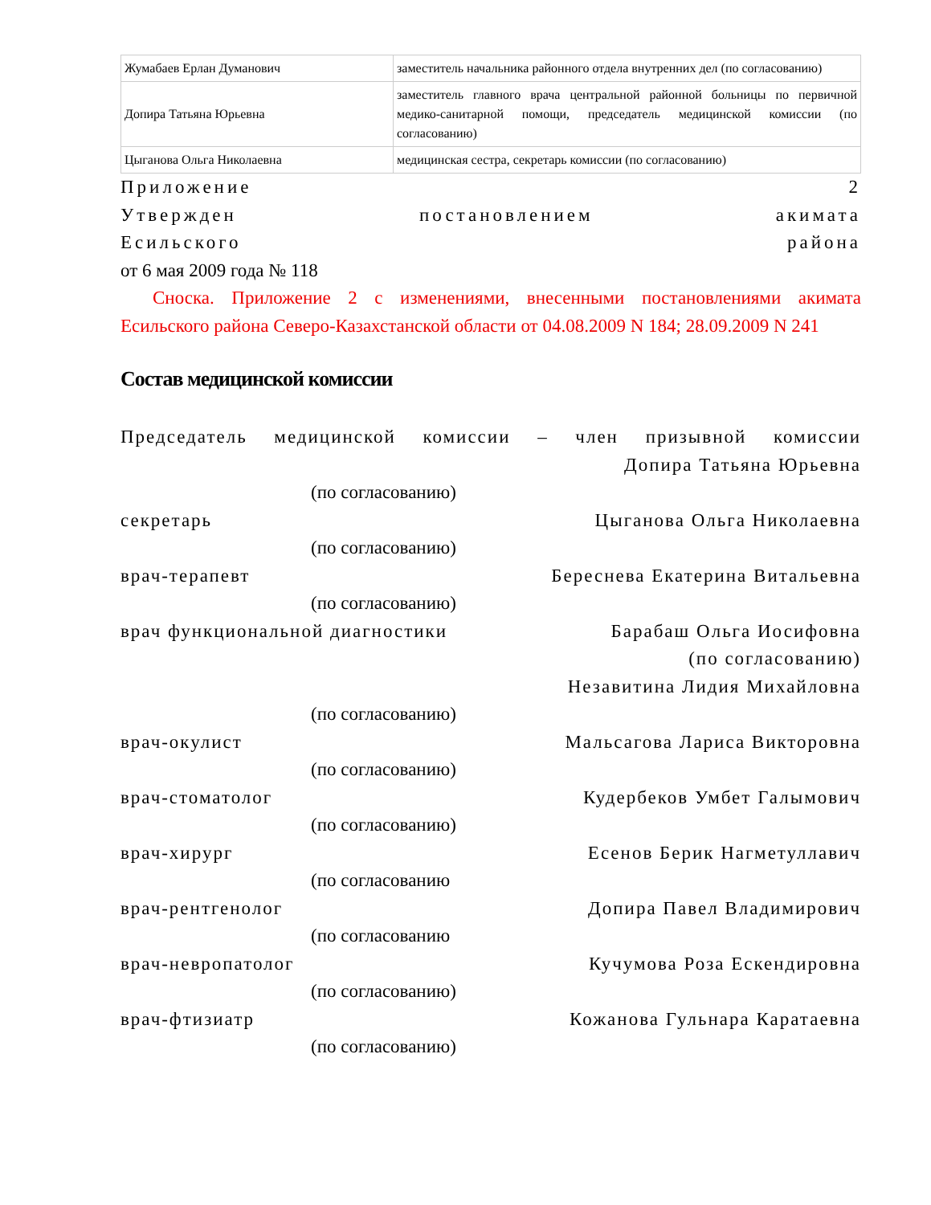| Жумабаев Ерлан Думанович | заместитель начальника районного отдела внутренних дел (по согласованию) |
| Допира Татьяна Юрьевна | заместитель главного врача центральной районной больницы по первичной медико-санитарной помощи, председатель медицинской комиссии (по согласованию) |
| Цыганова Ольга Николаевна | медицинская сестра, секретарь комиссии (по согласованию) |
Приложение 2
Утвержден постановлением акимата
Есильского района
от 6 мая 2009 года № 118
Сноска. Приложение 2 с изменениями, внесенными постановлениями акимата Есильского района Северо-Казахстанской области от 04.08.2009 N 184; 28.09.2009 N 241
Состав медицинской комиссии
Председатель медицинской комиссии – член призывной комиссии
Допира Татьяна Юрьевна
(по согласованию)
секретарь Цыганова Ольга Николаевна
(по согласованию)
врач-терапевт Береснева Екатерина Витальевна
(по согласованию)
врач функциональной диагностики Барабаш Ольга Иосифовна
(по согласованию)
Незавитина Лидия Михайловна
(по согласованию)
врач-окулист Мальсагова Лариса Викторовна
(по согласованию)
врач-стоматолог Кудербеков Умбет Галымович
(по согласованию)
врач-хирург Есенов Берик Нагметуллавич
(по согласованию
врач-рентгенолог Допира Павел Владимирович
(по согласованию
врач-невропатолог Кучумова Роза Ескендировна
(по согласованию)
врач-фтизиатр Кожанова Гульнара Каратаевна
(по согласованию)